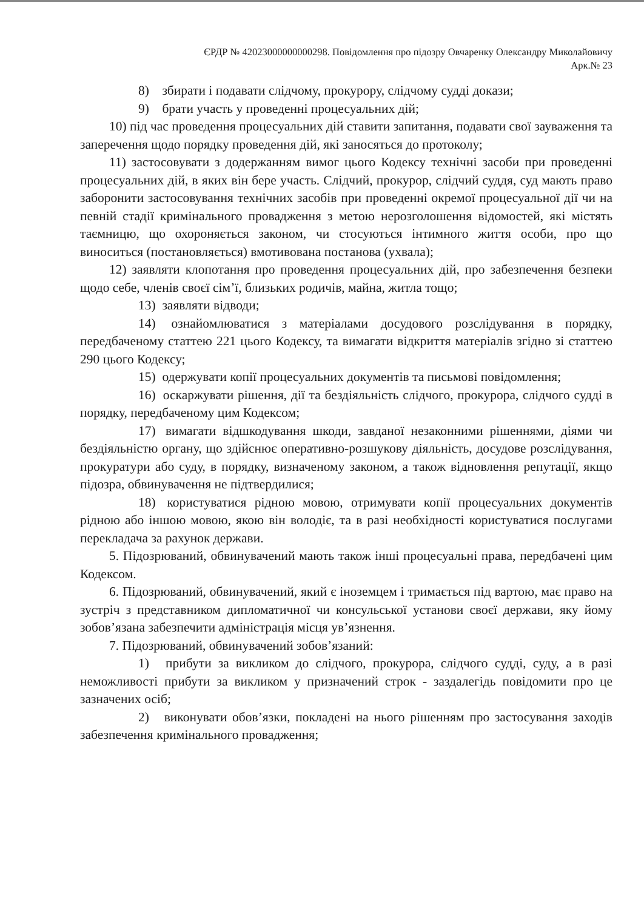ЄРДР № 42023000000000298. Повідомлення про підозру Овчаренку Олександру Миколайовичу
Арк.№ 23
8) збирати і подавати слідчому, прокурору, слідчому судді докази;
9) брати участь у проведенні процесуальних дій;
10) під час проведення процесуальних дій ставити запитання, подавати свої зауваження та заперечення щодо порядку проведення дій, які заносяться до протоколу;
11) застосовувати з додержанням вимог цього Кодексу технічні засоби при проведенні процесуальних дій, в яких він бере участь. Слідчий, прокурор, слідчий суддя, суд мають право заборонити застосовування технічних засобів при проведенні окремої процесуальної дії чи на певній стадії кримінального провадження з метою нерозголошення відомостей, які містять таємницю, що охороняється законом, чи стосуються інтимного життя особи, про що виноситься (постановляється) вмотивована постанова (ухвала);
12) заявляти клопотання про проведення процесуальних дій, про забезпечення безпеки щодо себе, членів своєї сім’ї, близьких родичів, майна, житла тощо;
13) заявляти відводи;
14) ознайомлюватися з матеріалами досудового розслідування в порядку, передбаченому статтею 221 цього Кодексу, та вимагати відкриття матеріалів згідно зі статтею 290 цього Кодексу;
15) одержувати копії процесуальних документів та письмові повідомлення;
16) оскаржувати рішення, дії та бездіяльність слідчого, прокурора, слідчого судді в порядку, передбаченому цим Кодексом;
17) вимагати відшкодування шкоди, завданої незаконними рішеннями, діями чи бездіяльністю органу, що здійснює оперативно-розшукову діяльність, досудове розслідування, прокуратури або суду, в порядку, визначеному законом, а також відновлення репутації, якщо підозра, обвинувачення не підтвердилися;
18) користуватися рідною мовою, отримувати копії процесуальних документів рідною або іншою мовою, якою він володіє, та в разі необхідності користуватися послугами перекладача за рахунок держави.
5. Підозрюваний, обвинувачений мають також інші процесуальні права, передбачені цим Кодексом.
6. Підозрюваний, обвинувачений, який є іноземцем і тримається під вартою, має право на зустріч з представником дипломатичної чи консульської установи своєї держави, яку йому зобов’язана забезпечити адміністрація місця ув’язнення.
7. Підозрюваний, обвинувачений зобов’язаний:
1) прибути за викликом до слідчого, прокурора, слідчого судді, суду, а в разі неможливості прибути за викликом у призначений строк - заздалегідь повідомити про це зазначених осіб;
2) виконувати обов’язки, покладені на нього рішенням про застосування заходів забезпечення кримінального провадження;